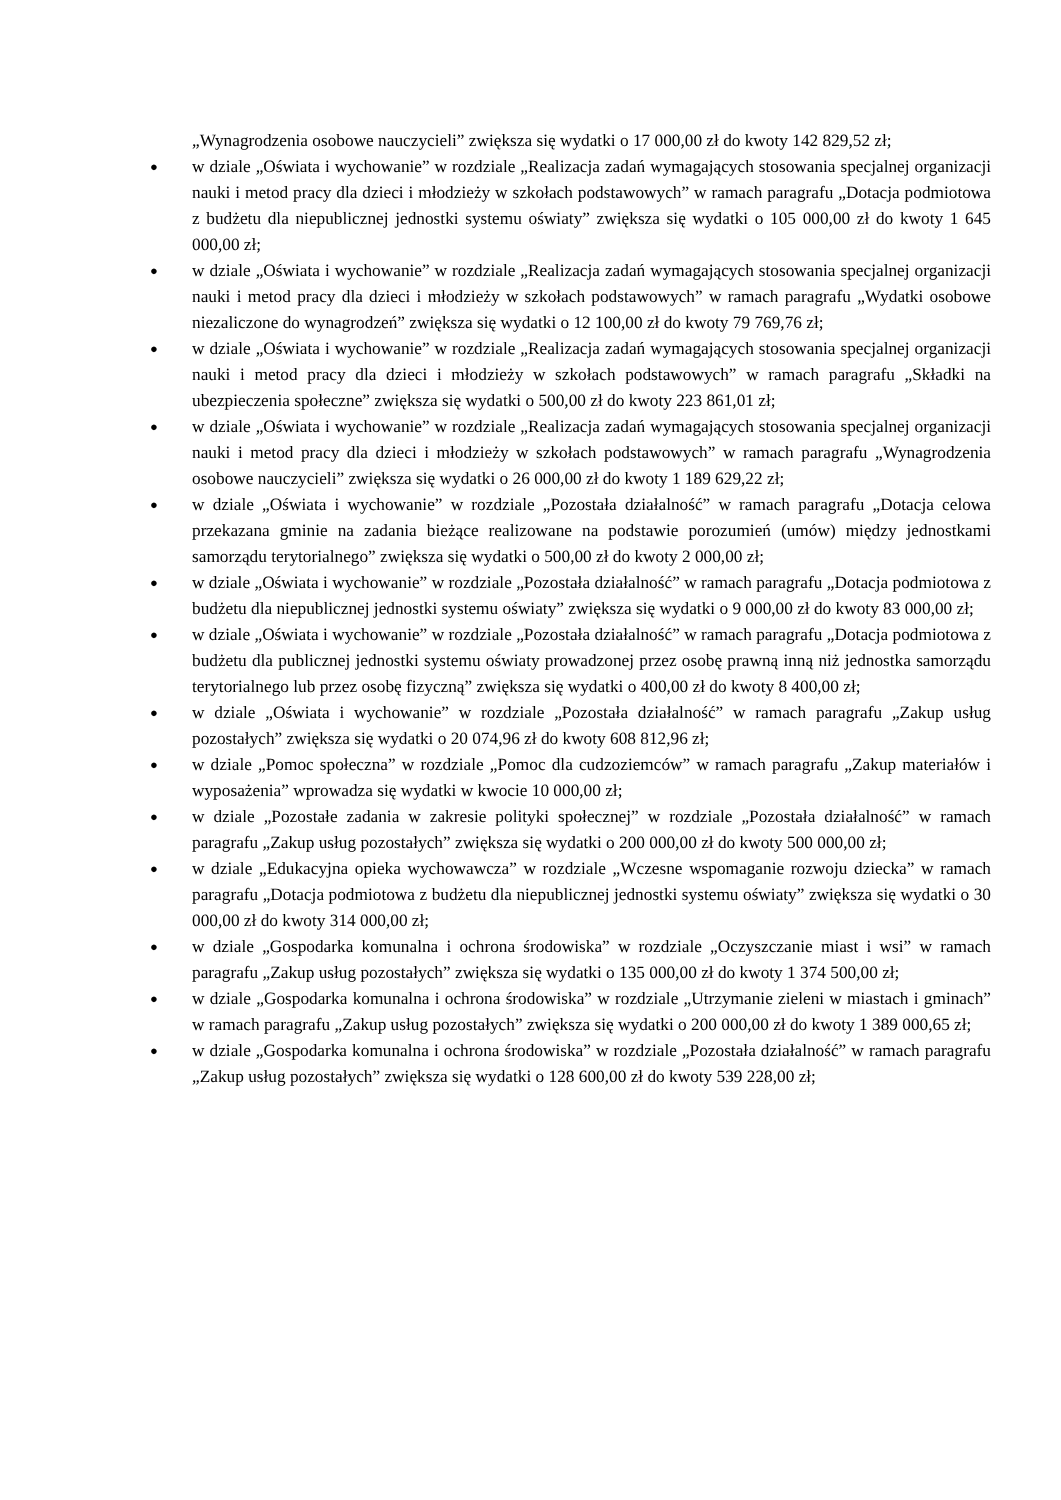„Wynagrodzenia osobowe nauczycieli” zwiększa się wydatki o 17 000,00 zł do kwoty 142 829,52 zł;
● w dziale „Oświata i wychowanie” w rozdziale „Realizacja zadań wymagających stosowania specjalnej organizacji nauki i metod pracy dla dzieci i młodzieży w szkołach podstawowych” w ramach paragrafu „Dotacja podmiotowa z budżetu dla niepublicznej jednostki systemu oświaty” zwiększa się wydatki o 105 000,00 zł do kwoty 1 645 000,00 zł;
● w dziale „Oświata i wychowanie” w rozdziale „Realizacja zadań wymagających stosowania specjalnej organizacji nauki i metod pracy dla dzieci i młodzieży w szkołach podstawowych” w ramach paragrafu „Wydatki osobowe niezaliczone do wynagrodzeń” zwiększa się wydatki o 12 100,00 zł do kwoty 79 769,76 zł;
● w dziale „Oświata i wychowanie” w rozdziale „Realizacja zadań wymagających stosowania specjalnej organizacji nauki i metod pracy dla dzieci i młodzieży w szkołach podstawowych” w ramach paragrafu „Składki na ubezpieczenia społeczne” zwiększa się wydatki o 500,00 zł do kwoty 223 861,01 zł;
● w dziale „Oświata i wychowanie” w rozdziale „Realizacja zadań wymagających stosowania specjalnej organizacji nauki i metod pracy dla dzieci i młodzieży w szkołach podstawowych” w ramach paragrafu „Wynagrodzenia osobowe nauczycieli” zwiększa się wydatki o 26 000,00 zł do kwoty 1 189 629,22 zł;
● w dziale „Oświata i wychowanie” w rozdziale „Pozostała działalność” w ramach paragrafu „Dotacja celowa przekazana gminie na zadania bieżące realizowane na podstawie porozumień (umów) między jednostkami samorządu terytorialnego” zwiększa się wydatki o 500,00 zł do kwoty 2 000,00 zł;
● w dziale „Oświata i wychowanie” w rozdziale „Pozostała działalność” w ramach paragrafu „Dotacja podmiotowa z budżetu dla niepublicznej jednostki systemu oświaty” zwiększa się wydatki o 9 000,00 zł do kwoty 83 000,00 zł;
● w dziale „Oświata i wychowanie” w rozdziale „Pozostała działalność” w ramach paragrafu „Dotacja podmiotowa z budżetu dla publicznej jednostki systemu oświaty prowadzonej przez osobę prawną inną niż jednostka samorządu terytorialnego lub przez osobę fizyczną” zwiększa się wydatki o 400,00 zł do kwoty 8 400,00 zł;
● w dziale „Oświata i wychowanie” w rozdziale „Pozostała działalność” w ramach paragrafu „Zakup usług pozostałych” zwiększa się wydatki o 20 074,96 zł do kwoty 608 812,96 zł;
● w dziale „Pomoc społeczna” w rozdziale „Pomoc dla cudzoziemców” w ramach paragrafu „Zakup materiałów i wyposażenia” wprowadza się wydatki w kwocie 10 000,00 zł;
● w dziale „Pozostałe zadania w zakresie polityki społecznej” w rozdziale „Pozostała działalność” w ramach paragrafu „Zakup usług pozostałych” zwiększa się wydatki o 200 000,00 zł do kwoty 500 000,00 zł;
● w dziale „Edukacyjna opieka wychowawcza” w rozdziale „Wczesne wspomaganie rozwoju dziecka” w ramach paragrafu „Dotacja podmiotowa z budżetu dla niepublicznej jednostki systemu oświaty” zwiększa się wydatki o 30 000,00 zł do kwoty 314 000,00 zł;
● w dziale „Gospodarka komunalna i ochrona środowiska” w rozdziale „Oczyszczanie miast i wsi” w ramach paragrafu „Zakup usług pozostałych” zwiększa się wydatki o 135 000,00 zł do kwoty 1 374 500,00 zł;
● w dziale „Gospodarka komunalna i ochrona środowiska” w rozdziale „Utrzymanie zieleni w miastach i gminach” w ramach paragrafu „Zakup usług pozostałych” zwiększa się wydatki o 200 000,00 zł do kwoty 1 389 000,65 zł;
● w dziale „Gospodarka komunalna i ochrona środowiska” w rozdziale „Pozostała działalność” w ramach paragrafu „Zakup usług pozostałych” zwiększa się wydatki o 128 600,00 zł do kwoty 539 228,00 zł;